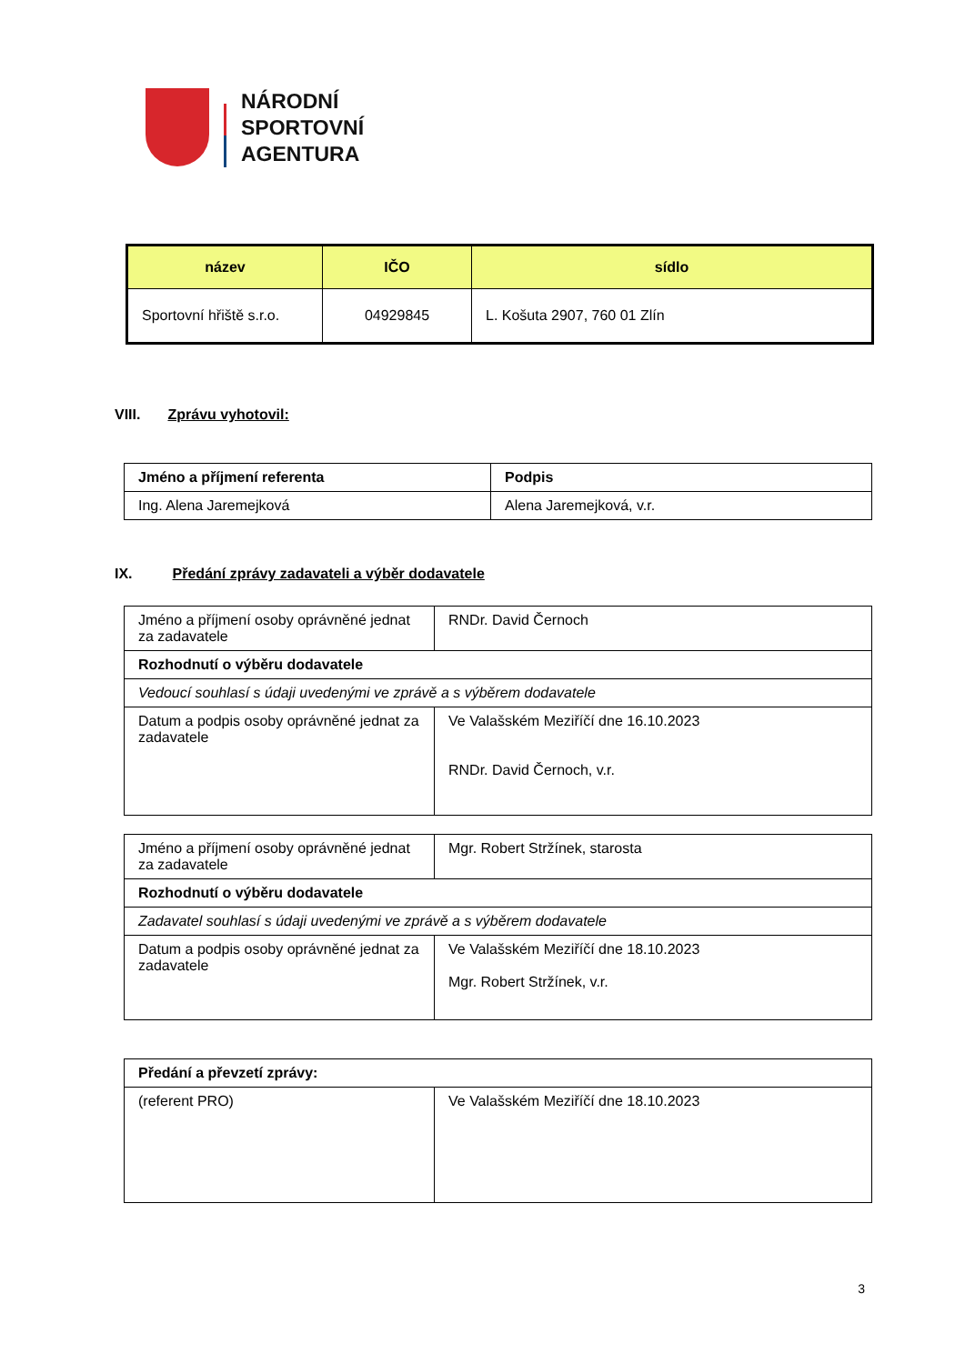NÁRODNÍ
SPORTOVNÍ
AGENTURA
| název | IČO | sídlo |
| --- | --- | --- |
| Sportovní hřiště s.r.o. | 04929845 | L. Košuta 2907, 760 01 Zlín |
VIII. Zprávu vyhotovil:
| Jméno a příjmení referenta | Podpis |
| --- | --- |
| Ing. Alena Jaremejková | Alena Jaremejková, v.r. |
IX. Předání zprávy zadavateli a výběr dodavatele
| Jméno a příjmení osoby oprávněné jednat za zadavatele | RNDr. David Černoch |
| Rozhodnutí o výběru dodavatele | |
| Vedoucí souhlasí s údaji uvedenými ve zprávě a s výběrem dodavatele | |
| Datum a podpis osoby oprávněné jednat za zadavatele | Ve Valašském Meziříčí dne 16.10.2023 RNDr. David Černoch, v.r. |
| Jméno a příjmení osoby oprávněné jednat za zadavatele | Mgr. Robert Stržínek, starosta |
| Rozhodnutí o výběru dodavatele | |
| Zadavatel souhlasí s údaji uvedenými ve zprávě a s výběrem dodavatele | |
| Datum a podpis osoby oprávněné jednat za zadavatele | Ve Valašském Meziříčí dne 18.10.2023 Mgr. Robert Stržínek, v.r. |
| Předání a převzetí zprávy: | |
| --- | --- |
| (referent PRO) | Ve Valašském Meziříčí dne 18.10.2023 |
3